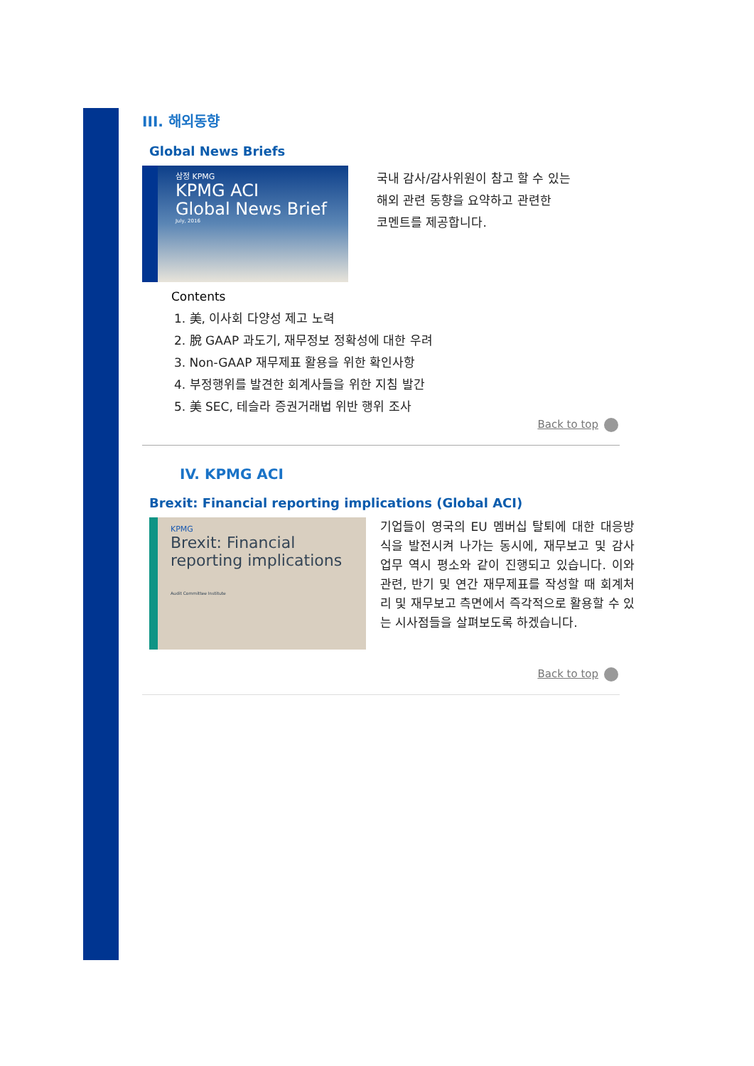III. 해외동향
Global News Briefs
삼정 KPMG
KPMG ACI
Global News Brief
July, 2016
국내 감사/감사위원이 참고 할 수 있는
해외 관련 동향을 요약하고 관련한
코멘트를 제공합니다.
Contents
1. 美, 이사회 다양성 제고 노력
2. 脫 GAAP 과도기, 재무정보 정확성에 대한 우려
3. Non-GAAP 재무제표 활용을 위한 확인사항
4. 부정행위를 발견한 회계사들을 위한 지침 발간
5. 美 SEC, 테슬라 증권거래법 위반 행위 조사
Back to top
IV. KPMG ACI
Brexit: Financial reporting implications (Global ACI)
KPMG
Brexit: Financial reporting implications
Audit Committee Institute
기업들이 영국의 EU 멤버십 탈퇴에 대한 대응방식을 발전시켜 나가는 동시에, 재무보고 및 감사 업무 역시 평소와 같이 진행되고 있습니다. 이와 관련, 반기 및 연간 재무제표를 작성할 때 회계처리 및 재무보고 측면에서 즉각적으로 활용할 수 있는 시사점들을 살펴보도록 하겠습니다.
Back to top